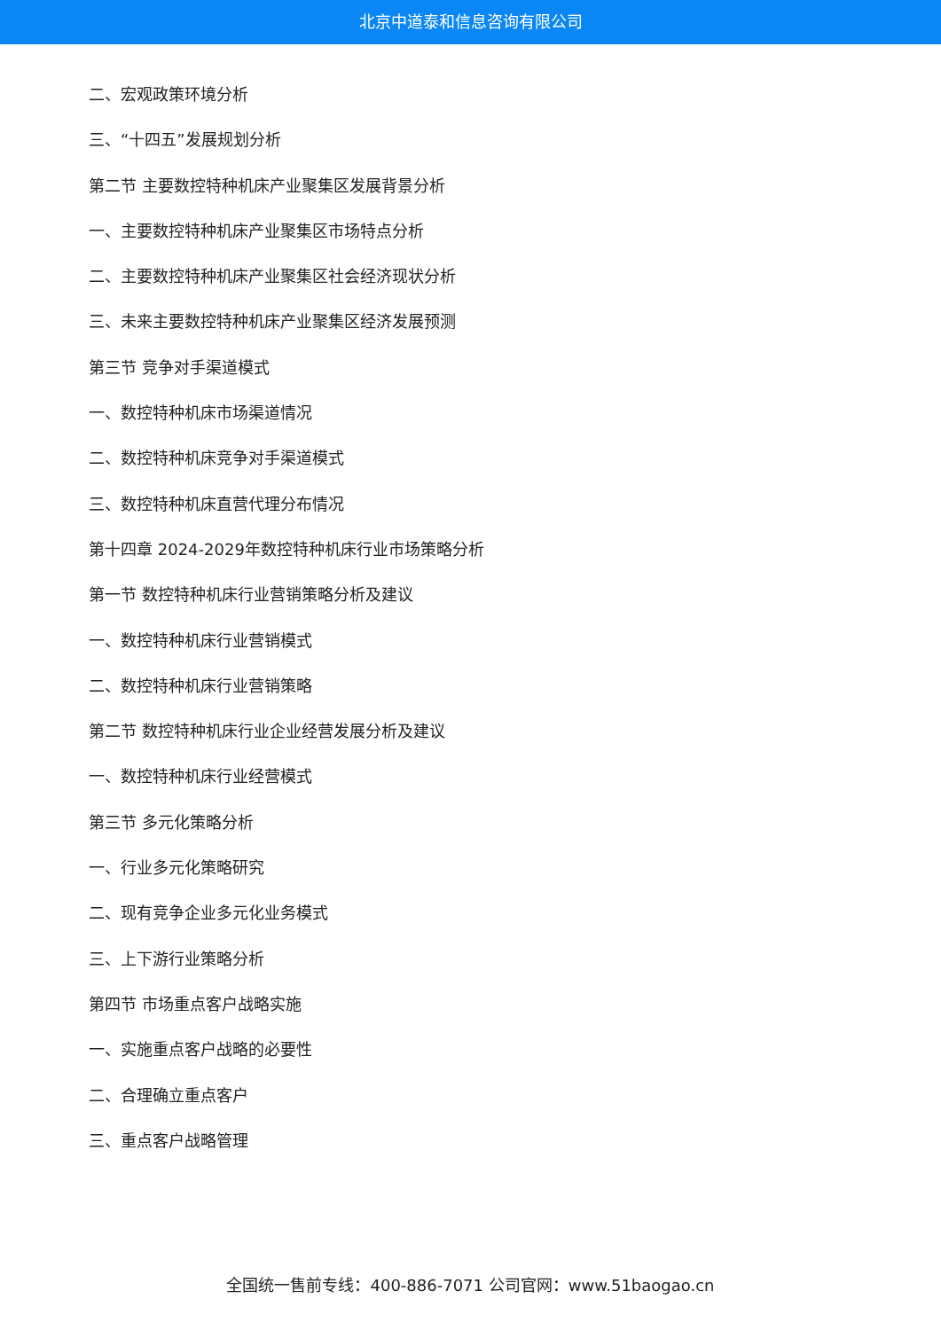北京中道泰和信息咨询有限公司
二、宏观政策环境分析
三、“十四五”发展规划分析
第二节 主要数控特种机床产业聚集区发展背景分析
一、主要数控特种机床产业聚集区市场特点分析
二、主要数控特种机床产业聚集区社会经济现状分析
三、未来主要数控特种机床产业聚集区经济发展预测
第三节 竞争对手渠道模式
一、数控特种机床市场渠道情况
二、数控特种机床竞争对手渠道模式
三、数控特种机床直营代理分布情况
第十四章 2024-2029年数控特种机床行业市场策略分析
第一节 数控特种机床行业营销策略分析及建议
一、数控特种机床行业营销模式
二、数控特种机床行业营销策略
第二节 数控特种机床行业企业经营发展分析及建议
一、数控特种机床行业经营模式
第三节 多元化策略分析
一、行业多元化策略研究
二、现有竞争企业多元化业务模式
三、上下游行业策略分析
第四节 市场重点客户战略实施
一、实施重点客户战略的必要性
二、合理确立重点客户
三、重点客户战略管理
全国统一售前专线：400-886-7071 公司官网：www.51baogao.cn